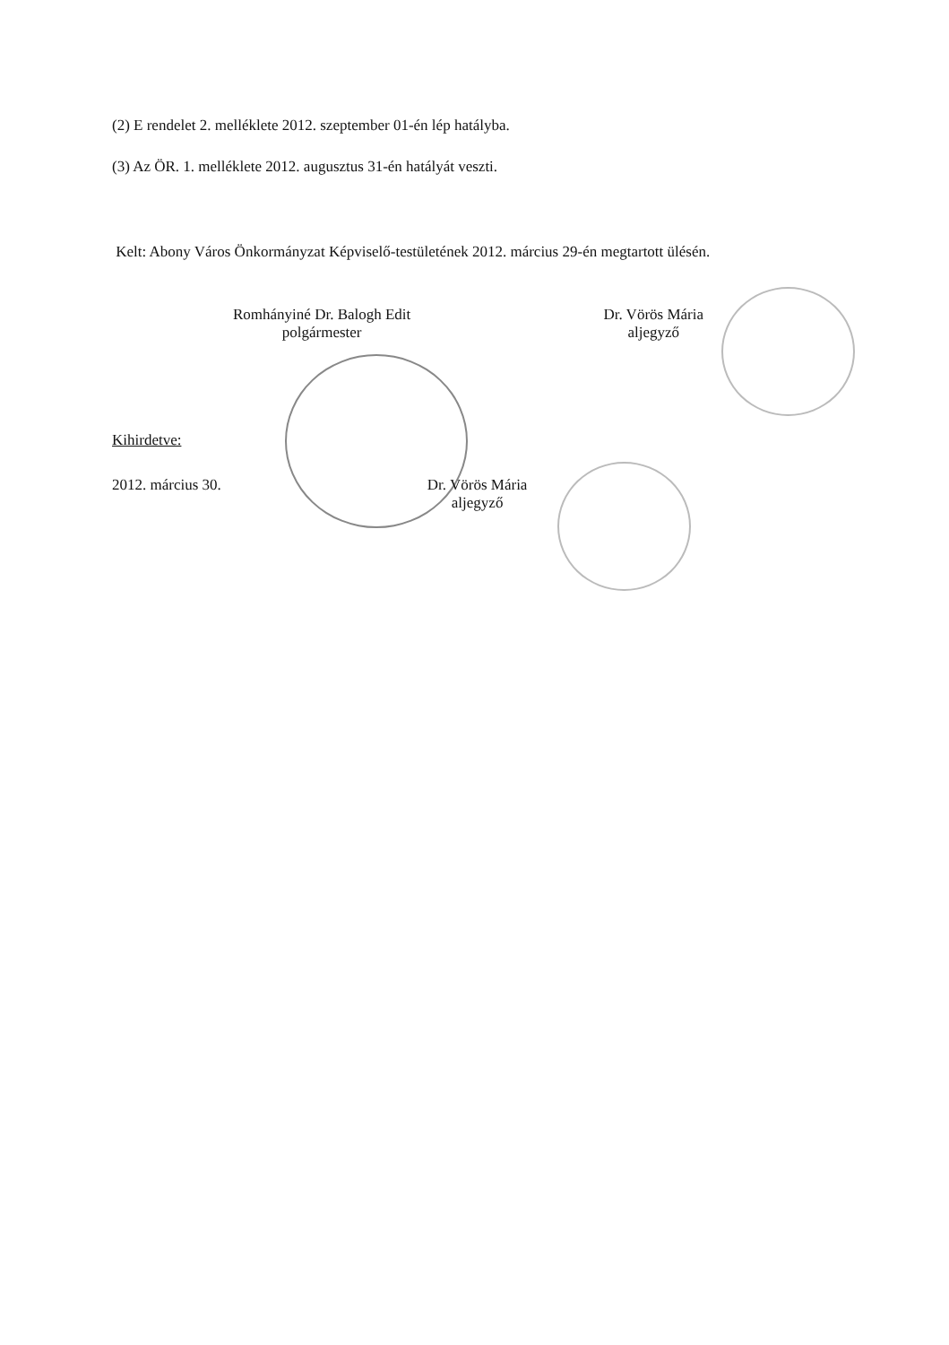(2) E rendelet 2. melléklete 2012. szeptember 01-én lép hatályba.
(3) Az ÖR. 1. melléklete 2012. augusztus 31-én hatályát veszti.
Kelt: Abony Város Önkormányzat Képviselő-testületének 2012. március 29-én megtartott ülésén.
Romhányiné Dr. Balogh Edit
polgármester
Dr. Vörös Mária
aljegyző
Kihirdetve:
2012. március 30. Dr. Vörös Mária
aljegyző